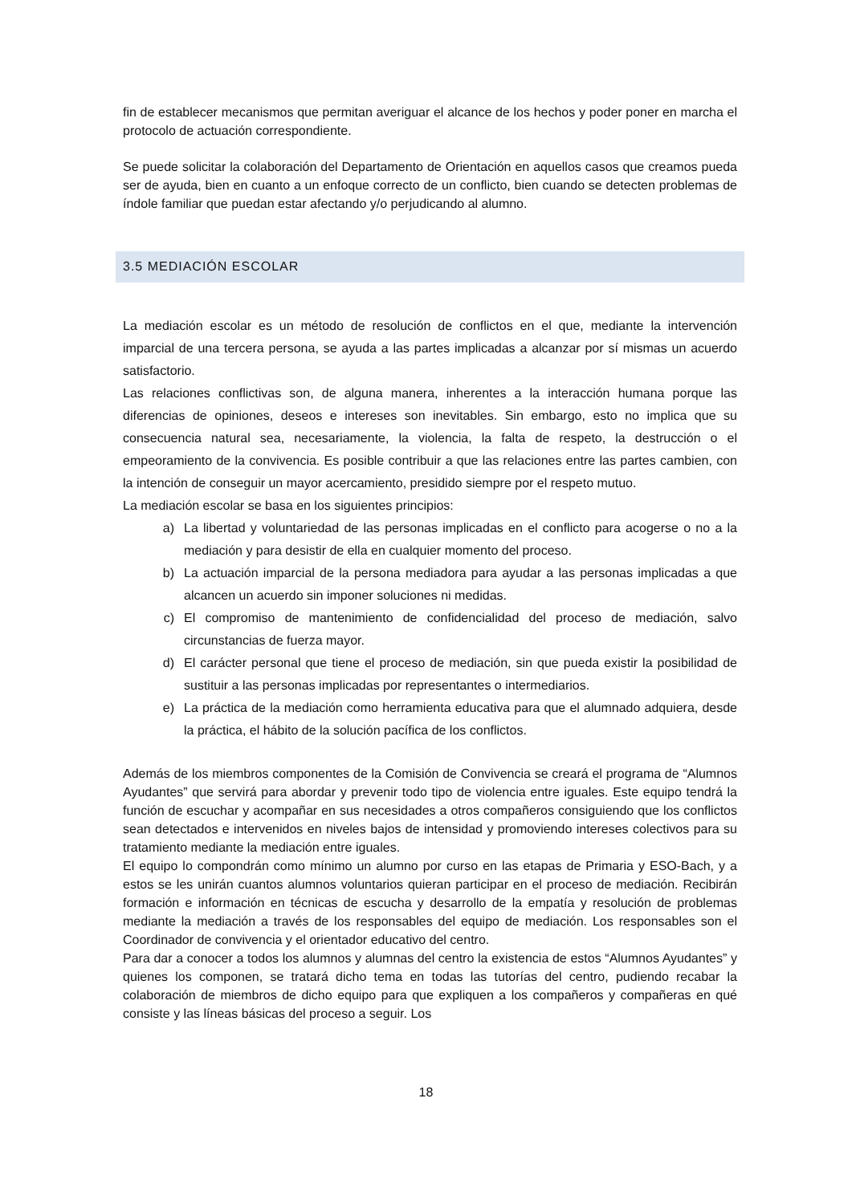fin de establecer mecanismos que permitan averiguar el alcance de los hechos y poder poner en marcha el protocolo de actuación correspondiente.
Se puede solicitar la colaboración del Departamento de Orientación en aquellos casos que creamos pueda ser de ayuda, bien en cuanto a un enfoque correcto de un conflicto, bien cuando se detecten problemas de índole familiar que puedan estar afectando y/o perjudicando al alumno.
3.5 MEDIACIÓN ESCOLAR
La mediación escolar es un método de resolución de conflictos en el que, mediante la intervención imparcial de una tercera persona, se ayuda a las partes implicadas a alcanzar por sí mismas un acuerdo satisfactorio.
Las relaciones conflictivas son, de alguna manera, inherentes a la interacción humana porque las diferencias de opiniones, deseos e intereses son inevitables. Sin embargo, esto no implica que su consecuencia natural sea, necesariamente, la violencia, la falta de respeto, la destrucción o el empeoramiento de la convivencia. Es posible contribuir a que las relaciones entre las partes cambien, con la intención de conseguir un mayor acercamiento, presidido siempre por el respeto mutuo.
La mediación escolar se basa en los siguientes principios:
a) La libertad y voluntariedad de las personas implicadas en el conflicto para acogerse o no a la mediación y para desistir de ella en cualquier momento del proceso.
b) La actuación imparcial de la persona mediadora para ayudar a las personas implicadas a que alcancen un acuerdo sin imponer soluciones ni medidas.
c) El compromiso de mantenimiento de confidencialidad del proceso de mediación, salvo circunstancias de fuerza mayor.
d) El carácter personal que tiene el proceso de mediación, sin que pueda existir la posibilidad de sustituir a las personas implicadas por representantes o intermediarios.
e) La práctica de la mediación como herramienta educativa para que el alumnado adquiera, desde la práctica, el hábito de la solución pacífica de los conflictos.
Además de los miembros componentes de la Comisión de Convivencia se creará el programa de “Alumnos Ayudantes” que servirá para abordar y prevenir todo tipo de violencia entre iguales. Este equipo tendrá la función de escuchar y acompañar en sus necesidades a otros compañeros consiguiendo que los conflictos sean detectados e intervenidos en niveles bajos de intensidad y promoviendo intereses colectivos para su tratamiento mediante la mediación entre iguales.
El equipo lo compondrán como mínimo un alumno por curso en las etapas de Primaria y ESO-Bach, y a estos se les unirán cuantos alumnos voluntarios quieran participar en el proceso de mediación. Recibirán formación e información en técnicas de escucha y desarrollo de la empatía y resolución de problemas mediante la mediación a través de los responsables del equipo de mediación. Los responsables son el Coordinador de convivencia y el orientador educativo del centro.
Para dar a conocer a todos los alumnos y alumnas del centro la existencia de estos “Alumnos Ayudantes” y quienes los componen, se tratará dicho tema en todas las tutorías del centro, pudiendo recabar la colaboración de miembros de dicho equipo para que expliquen a los compañeros y compañeras en qué consiste y las líneas básicas del proceso a seguir. Los
18